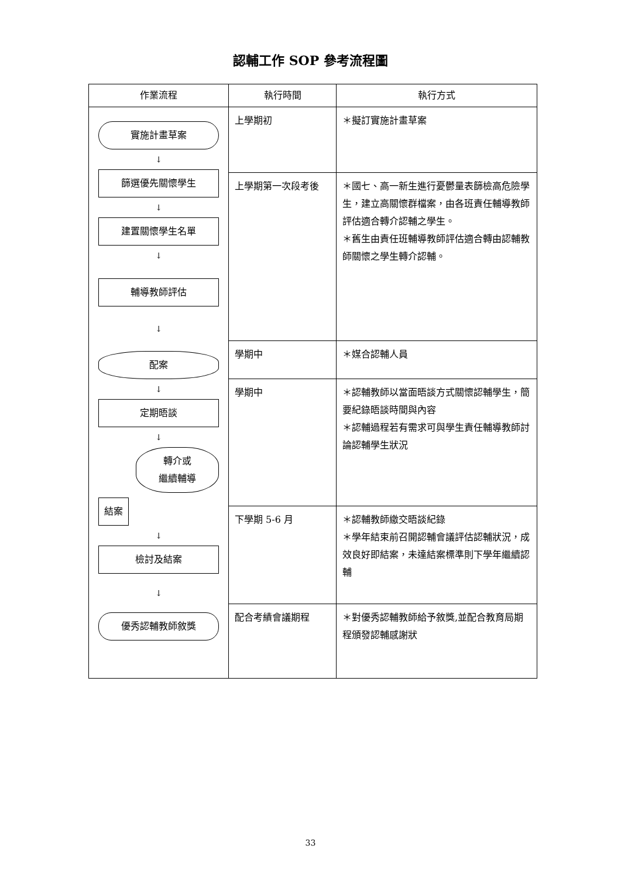認輔工作 SOP 參考流程圖
| 作業流程 | 執行時間 | 執行方式 |
| --- | --- | --- |
| 實施計畫草案 ↓ 篩選優先關懷學生 ↓ 建置關懷學生名單 ↓ 輔導教師評估 ↓ 配案 ↓ 定期晤談 ↓ 轉介或 繼續輔導 結案 ↓ 檢討及結案 ↓ 優秀認輔教師敘獎 | 上學期初 | ＊擬訂實施計畫草案 |
| | 上學期第一次段考後 | ＊國七、高一新生進行憂鬱量表篩檢高危險學生，建立高關懷群檔案，由各班責任輔導教師評估適合轉介認輔之學生。 ＊舊生由責任班輔導教師評估適合轉由認輔教師關懷之學生轉介認輔。 |
| | 學期中 | ＊媒合認輔人員 |
| | 學期中 | ＊認輔教師以當面晤談方式關懷認輔學生，簡要紀錄晤談時間與內容 ＊認輔過程若有需求可與學生責任輔導教師討論認輔學生狀況 |
| | 下學期 5-6 月 | ＊認輔教師繳交晤談紀錄 ＊學年結束前召開認輔會議評估認輔狀況，成效良好即結案，未達結案標準則下學年繼續認輔 |
| | 配合考績會議期程 | ＊對優秀認輔教師給予敘獎,並配合教育局期程頒發認輔感謝狀 |
33